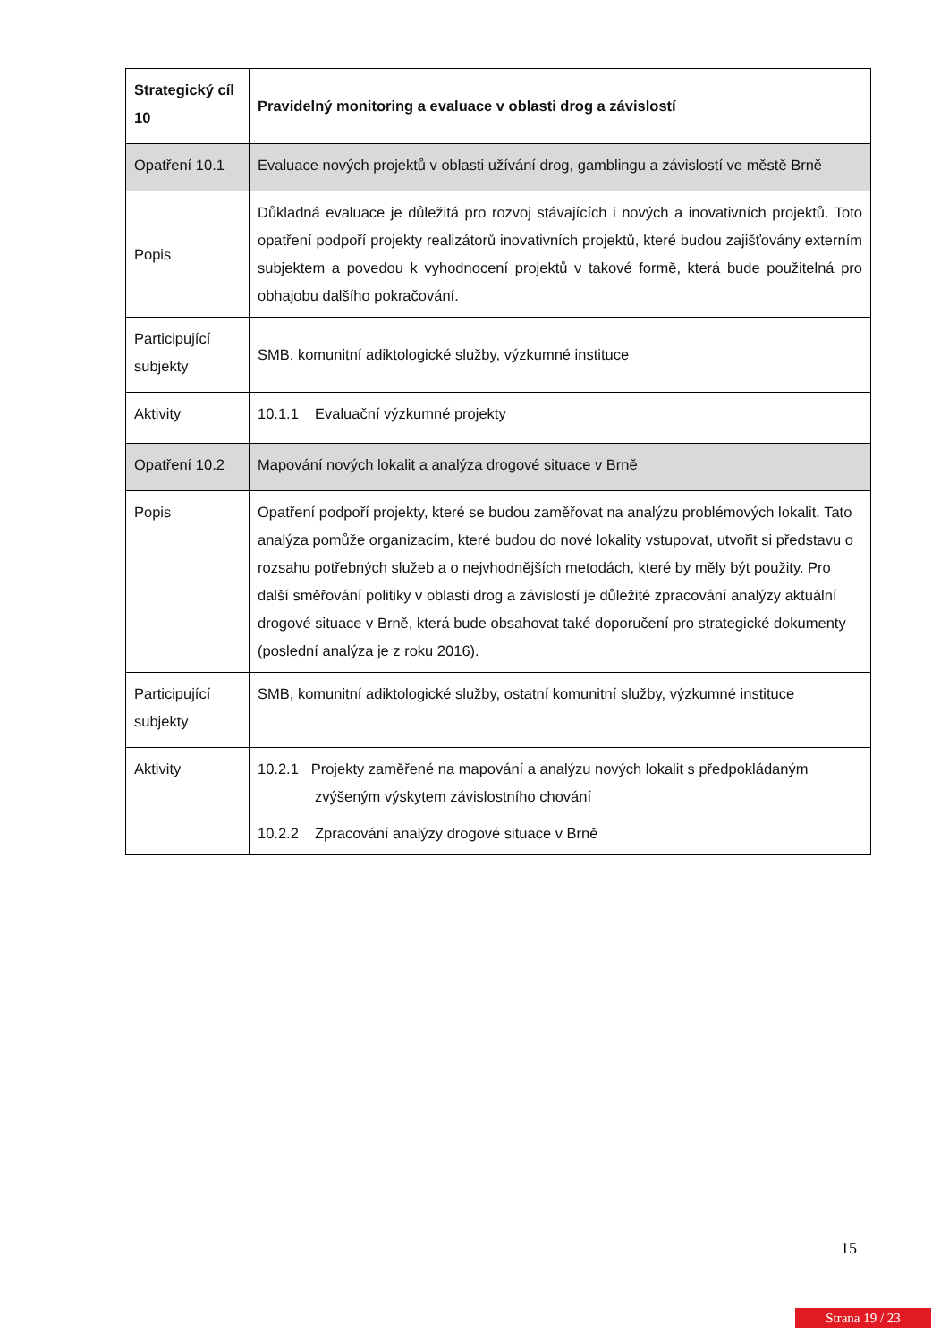| Strategický cíl 10 | Pravidelný monitoring a evaluace v oblasti drog a závislostí |
| Opatření 10.1 | Evaluace nových projektů v oblasti užívání drog, gamblingu a závislostí ve městě Brně |
| Popis | Důkladná evaluace je důležitá pro rozvoj stávajících i nových a inovativních projektů. Toto opatření podpoří projekty realizátorů inovativních projektů, které budou zajišťovány externím subjektem a povedou k vyhodnocení projektů v takové formě, která bude použitelná pro obhajobu dalšího pokračování. |
| Participující subjekty | SMB, komunitní adiktologické služby, výzkumné instituce |
| Aktivity | 10.1.1 Evaluační výzkumné projekty |
| Opatření 10.2 | Mapování nových lokalit a analýza drogové situace v Brně |
| Popis | Opatření podpoří projekty, které se budou zaměřovat na analýzu problémových lokalit. Tato analýza pomůže organizacím, které budou do nové lokality vstupovat, utvořit si představu o rozsahu potřebných služeb a o nejvhodnějších metodách, které by měly být použity. Pro další směřování politiky v oblasti drog a závislostí je důležité zpracování analýzy aktuální drogové situace v Brně, která bude obsahovat také doporučení pro strategické dokumenty (poslední analýza je z roku 2016). |
| Participující subjekty | SMB, komunitní adiktologické služby, ostatní komunitní služby, výzkumné instituce |
| Aktivity | 10.2.1 Projekty zaměřené na mapování a analýzu nových lokalit s předpokládaným zvýšeným výskytem závislostního chování 10.2.2 Zpracování analýzy drogové situace v Brně |
15
Strana 19 / 23